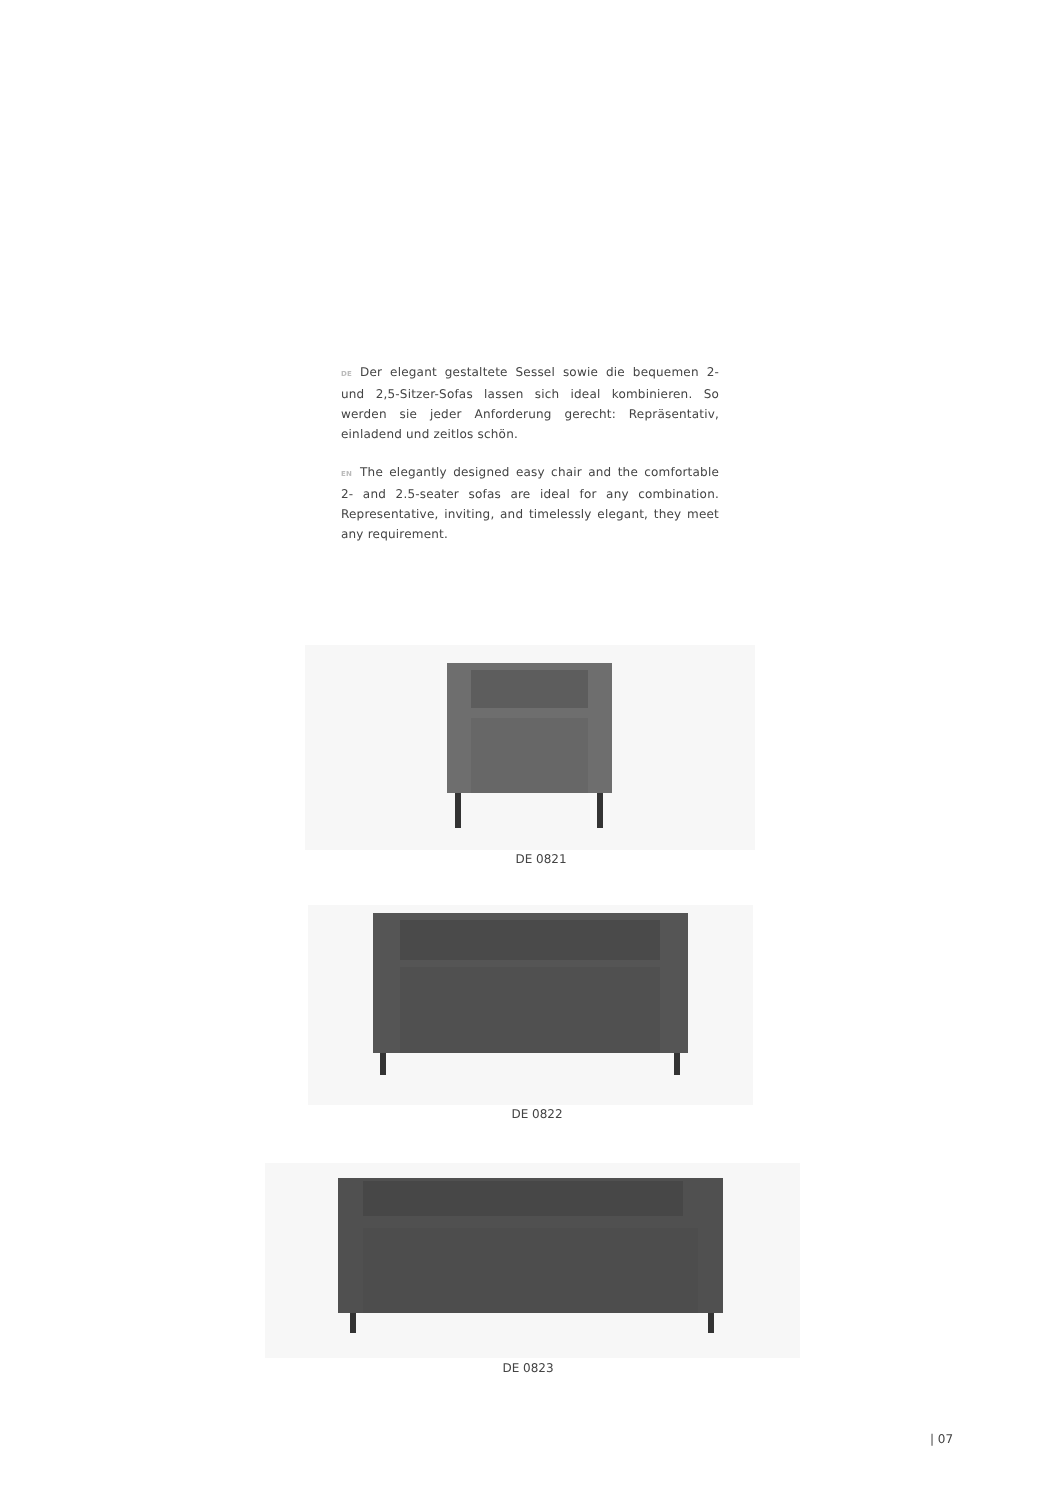DE Der elegant gestaltete Sessel sowie die bequemen 2- und 2,5-Sitzer-Sofas lassen sich ideal kombinieren. So werden sie jeder Anforderung gerecht: Repräsentativ, einladend und zeitlos schön.
EN The elegantly designed easy chair and the comfortable 2- and 2.5-seater sofas are ideal for any combination. Representative, inviting, and timelessly elegant, they meet any requirement.
DE 0821
DE 0822
DE 0823
| 07